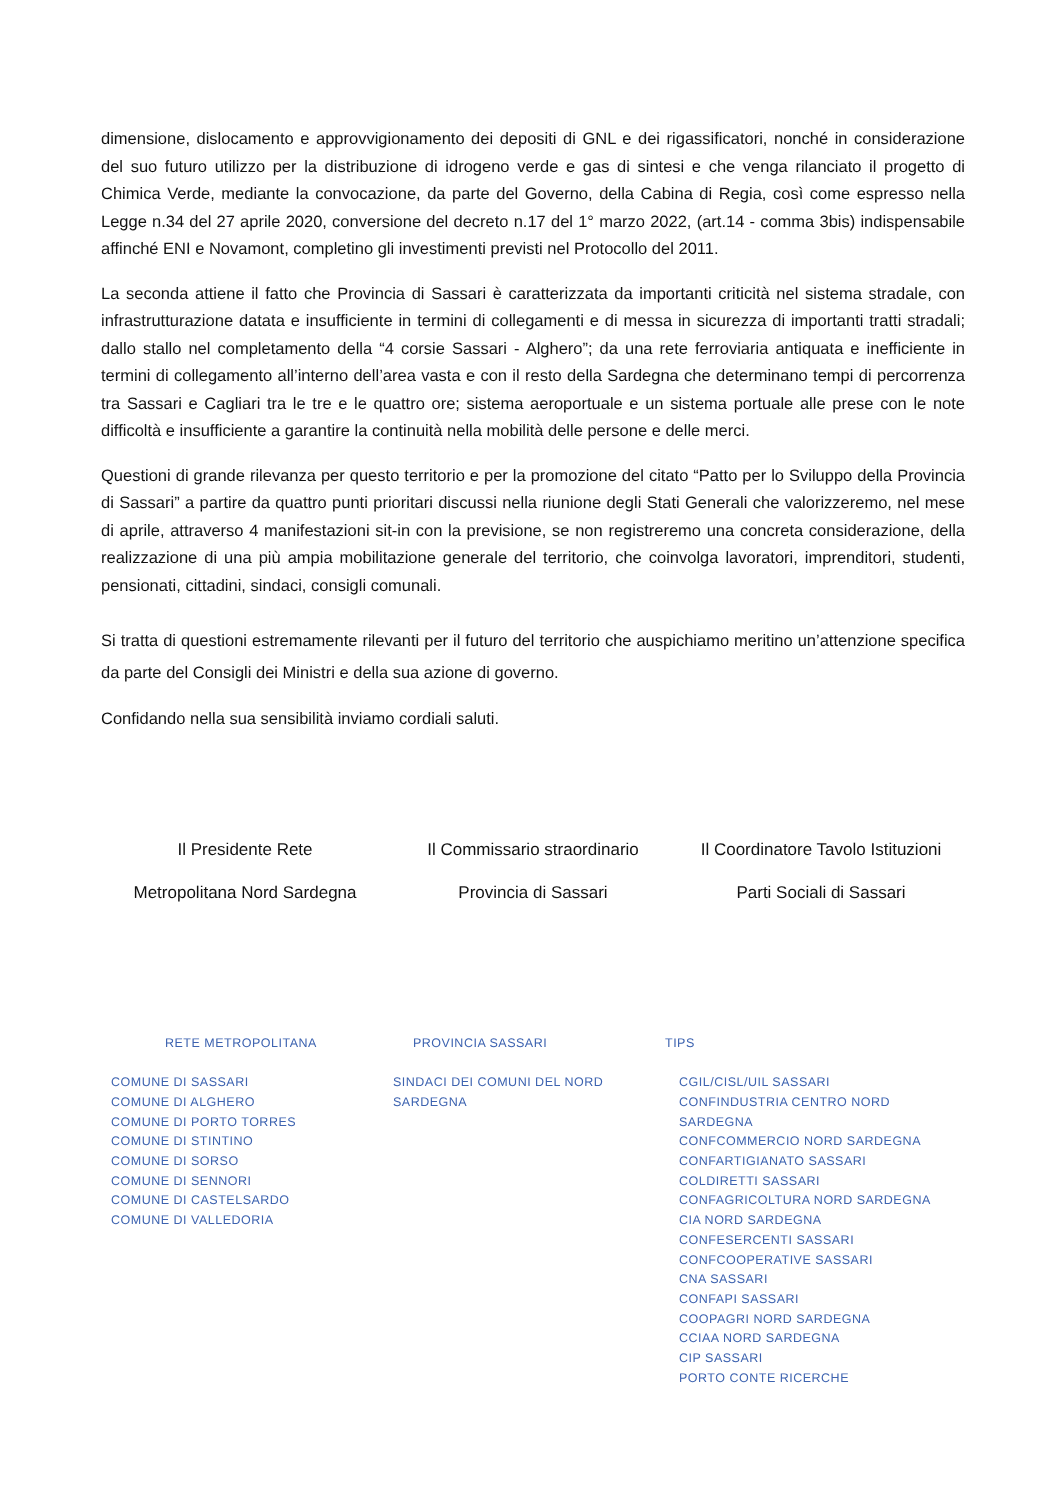dimensione, dislocamento e approvvigionamento dei depositi di GNL e dei rigassificatori, nonché in considerazione del suo futuro utilizzo per la distribuzione di idrogeno verde e gas di sintesi e che venga rilanciato il progetto di Chimica Verde, mediante la convocazione, da parte del Governo, della Cabina di Regia, così come espresso nella Legge n.34 del 27 aprile 2020, conversione del decreto n.17 del 1° marzo 2022, (art.14 - comma 3bis) indispensabile affinché ENI e Novamont, completino gli investimenti previsti nel Protocollo del 2011.
La seconda attiene il fatto che Provincia di Sassari è caratterizzata da importanti criticità nel sistema stradale, con infrastrutturazione datata e insufficiente in termini di collegamenti e di messa in sicurezza di importanti tratti stradali; dallo stallo nel completamento della “4 corsie Sassari - Alghero”; da una rete ferroviaria antiquata e inefficiente in termini di collegamento all’interno dell’area vasta e con il resto della Sardegna che determinano tempi di percorrenza tra Sassari e Cagliari tra le tre e le quattro ore; sistema aeroportuale e un sistema portuale alle prese con le note difficoltà e insufficiente a garantire la continuità nella mobilità delle persone e delle merci.
Questioni di grande rilevanza per questo territorio e per la promozione del citato “Patto per lo Sviluppo della Provincia di Sassari” a partire da quattro punti prioritari discussi nella riunione degli Stati Generali che valorizzeremo, nel mese di aprile, attraverso 4 manifestazioni sit-in con la previsione, se non registreremo una concreta considerazione, della realizzazione di una più ampia mobilitazione generale del territorio, che coinvolga lavoratori, imprenditori, studenti, pensionati, cittadini, sindaci, consigli comunali.
Si tratta di questioni estremamente rilevanti per il futuro del territorio che auspichiamo meritino un’attenzione specifica da parte del Consigli dei Ministri e della sua azione di governo.
Confidando nella sua sensibilità inviamo cordiali saluti.
Il Presidente Rete
Metropolitana Nord Sardegna
Il Commissario straordinario
Provincia di Sassari
Il Coordinatore Tavolo Istituzioni
Parti Sociali di Sassari
RETE METROPOLITANA
COMUNE DI SASSARI
COMUNE DI ALGHERO
COMUNE DI PORTO TORRES
COMUNE DI STINTINO
COMUNE DI SORSO
COMUNE DI SENNORI
COMUNE DI CASTELSARDO
COMUNE DI VALLEDORIA
PROVINCIA SASSARI
SINDACI DEI COMUNI DEL NORD SARDEGNA
TIPS
CGIL/CISL/UIL SASSARI
CONFINDUSTRIA CENTRO NORD SARDEGNA
CONFCOMMERCIO NORD SARDEGNA
CONFARTIGIANATO SASSARI
COLDIRETTI SASSARI
CONFAGRICOLTURA NORD SARDEGNA
CIA NORD SARDEGNA
CONFESERCENTI SASSARI
CONFCOOPERATIVE SASSARI
CNA SASSARI
CONFAPI SASSARI
COOPAGRI NORD SARDEGNA
CCIAA NORD SARDEGNA
CIP SASSARI
PORTO CONTE RICERCHE